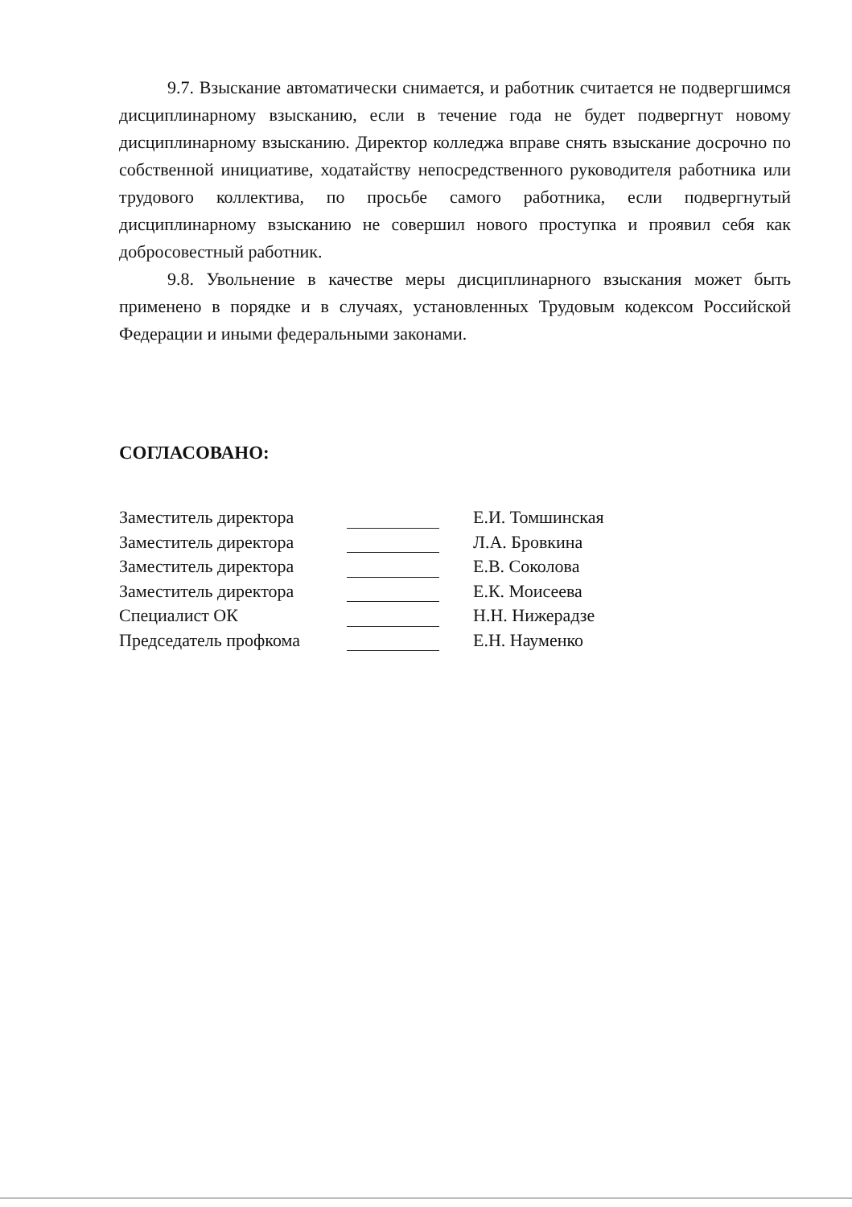9.7. Взыскание автоматически снимается, и работник считается не подвергшимся дисциплинарному взысканию, если в течение года не будет подвергнут новому дисциплинарному взысканию. Директор колледжа вправе снять взыскание досрочно по собственной инициативе, ходатайству непосредственного руководителя работника или трудового коллектива, по просьбе самого работника, если подвергнутый дисциплинарному взысканию не совершил нового проступка и проявил себя как добросовестный работник.
9.8. Увольнение в качестве меры дисциплинарного взыскания может быть применено в порядке и в случаях, установленных Трудовым кодексом Российской Федерации и иными федеральными законами.
СОГЛАСОВАНО:
| Заместитель директора | | Е.И. Томшинская |
| Заместитель директора | | Л.А. Бровкина |
| Заместитель директора | | Е.В. Соколова |
| Заместитель директора | | Е.К. Моисеева |
| Специалист ОК | | Н.Н. Нижерадзе |
| Председатель профкома | | Е.Н. Науменко |